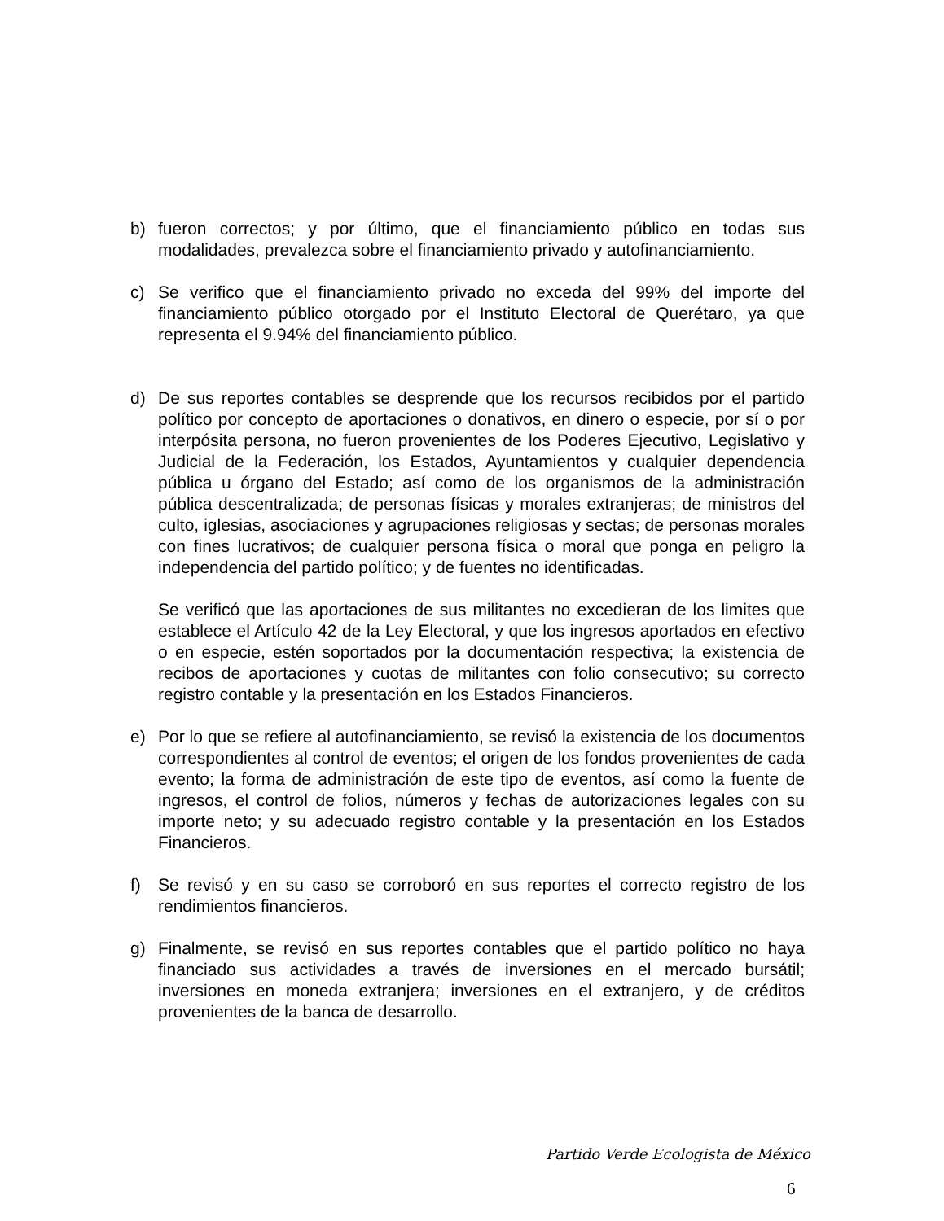b) fueron correctos; y por último, que el financiamiento público en todas sus modalidades, prevalezca sobre el financiamiento privado y autofinanciamiento.
c) Se verifico que el financiamiento privado no exceda del 99% del importe del financiamiento público otorgado por el Instituto Electoral de Querétaro, ya que representa el 9.94% del financiamiento público.
d) De sus reportes contables se desprende que los recursos recibidos por el partido político por concepto de aportaciones o donativos, en dinero o especie, por sí o por interpósita persona, no fueron provenientes de los Poderes Ejecutivo, Legislativo y Judicial de la Federación, los Estados, Ayuntamientos y cualquier dependencia pública u órgano del Estado; así como de los organismos de la administración pública descentralizada; de personas físicas y morales extranjeras; de ministros del culto, iglesias, asociaciones y agrupaciones religiosas y sectas; de personas morales con fines lucrativos; de cualquier persona física o moral que ponga en peligro la independencia del partido político; y de fuentes no identificadas.
Se verificó que las aportaciones de sus militantes no excedieran de los limites que establece el Artículo 42 de la Ley Electoral, y que los ingresos aportados en efectivo o en especie, estén soportados por la documentación respectiva; la existencia de recibos de aportaciones y cuotas de militantes con folio consecutivo; su correcto registro contable y la presentación en los Estados Financieros.
e) Por lo que se refiere al autofinanciamiento, se revisó la existencia de los documentos correspondientes al control de eventos; el origen de los fondos provenientes de cada evento; la forma de administración de este tipo de eventos, así como la fuente de ingresos, el control de folios, números y fechas de autorizaciones legales con su importe neto; y su adecuado registro contable y la presentación en los Estados Financieros.
f) Se revisó y en su caso se corroboró en sus reportes el correcto registro de los rendimientos financieros.
g) Finalmente, se revisó en sus reportes contables que el partido político no haya financiado sus actividades a través de inversiones en el mercado bursátil; inversiones en moneda extranjera; inversiones en el extranjero, y de créditos provenientes de la banca de desarrollo.
Partido Verde Ecologista de México
6